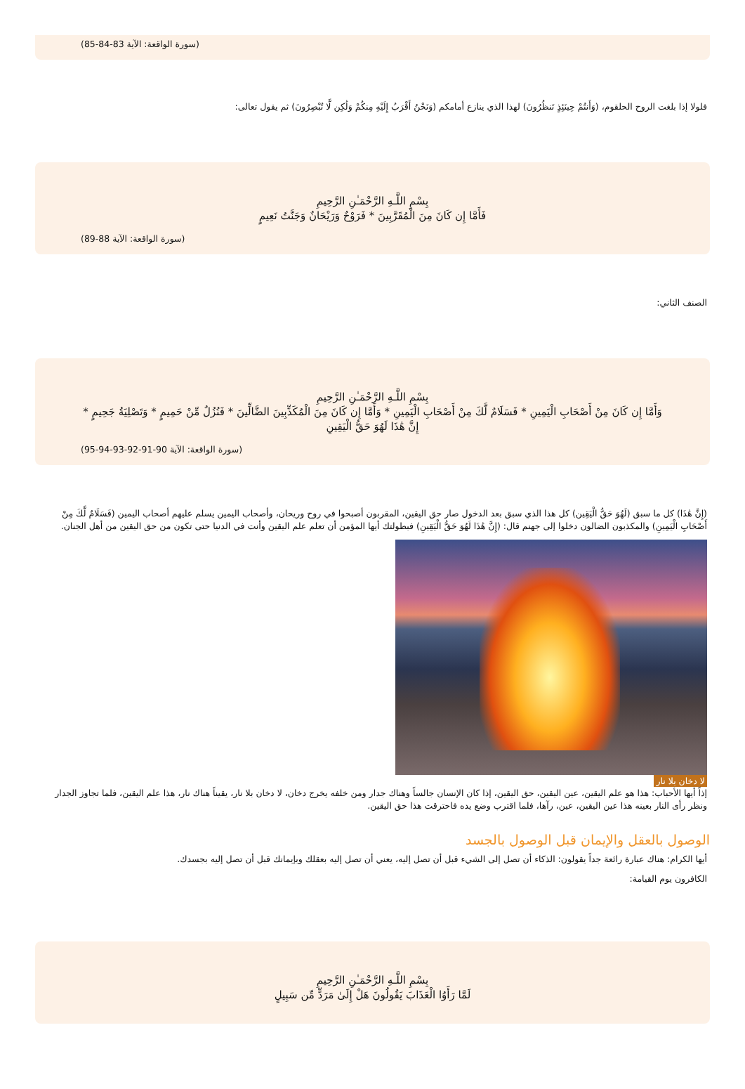(سورة الواقعة: الآية 83-84-85)
فلولا إذا بلغت الروح الحلقوم، (وَأَنتُمْ حِينَئِذٍ تَنظُرُونَ) لهذا الذي ينازع أمامكم (وَنَحْنُ أَقْرَبُ إِلَيْهِ مِنكُمْ وَلَٰكِن لَّا تُبْصِرُونَ) ثم يقول تعالى:
بِسْمِ اللَّـهِ الرَّحْمَـٰنِ الرَّحِيمِ
فَأَمَّا إِن كَانَ مِنَ الْمُقَرَّبِينَ * فَرَوْحٌ وَرَيْحَانٌ وَجَنَّتُ نَعِيمٍ
(سورة الواقعة: الآية 88-89)
الصنف الثاني:
بِسْمِ اللَّـهِ الرَّحْمَـٰنِ الرَّحِيمِ
وَأَمَّا إِن كَانَ مِنْ أَصْحَابِ الْيَمِينِ * فَسَلَامٌ لَّكَ مِنْ أَصْحَابِ الْيَمِينِ * وَأَمَّا إِن كَانَ مِنَ الْمُكَذِّبِينَ الضَّالِّينَ * فَنُزُلٌ مِّنْ حَمِيمٍ * وَتَصْلِيَةُ جَحِيمٍ *
إِنَّ هَٰذَا لَهُوَ حَقُّ الْيَقِينِ
(سورة الواقعة: الآية 90-91-92-93-94-95)
(إِنَّ هَٰذَا) كل ما سبق (لَهُوَ حَقُّ الْيَقِين) كل هذا الذي سبق بعد الدخول صار حق اليقين، المقربون أصبحوا في روح وريحان، وأصحاب اليمين يسلم عليهم أصحاب اليمين (فَسَلَامٌ لَّكَ مِنْ أَصْحَابِ الْيَمِينِ) والمكذبون الضالون دخلوا إلى جهنم قال: (إِنَّ هَٰذَا لَهُوَ حَقُّ الْيَقِينِ) فبطولتك أيها المؤمن أن تعلم علم اليقين وأنت في الدنيا حتى تكون من حق اليقين من أهل الجنان.
لا دخان بلا نار
إذاً أيها الأحباب: هذا هو علم اليقين، عين اليقين، حق اليقين، إذا كان الإنسان جالساً وهناك جدار ومن خلفه يخرج دخان، لا دخان بلا نار، يقيناً هناك نار، هذا علم اليقين، فلما تجاوز الجدار ونظر رأى النار بعينه هذا عين اليقين، عين، رآها، فلما اقترب وضع يده فاحترقت هذا حق اليقين.
الوصول بالعقل والإيمان قبل الوصول بالجسد
أيها الكرام: هناك عبارة رائعة جداً يقولون: الذكاء أن تصل إلى الشيء قبل أن تصل إليه، يعني أن تصل إليه بعقلك وبإيمانك قبل أن تصل إليه بجسدك.
الكافرون يوم القيامة:
بِسْمِ اللَّـهِ الرَّحْمَـٰنِ الرَّحِيمِ
لَمَّا رَأَوُا الْعَذَابَ يَقُولُونَ هَلْ إِلَىٰ مَرَدٍّ مِّن سَبِيلٍ